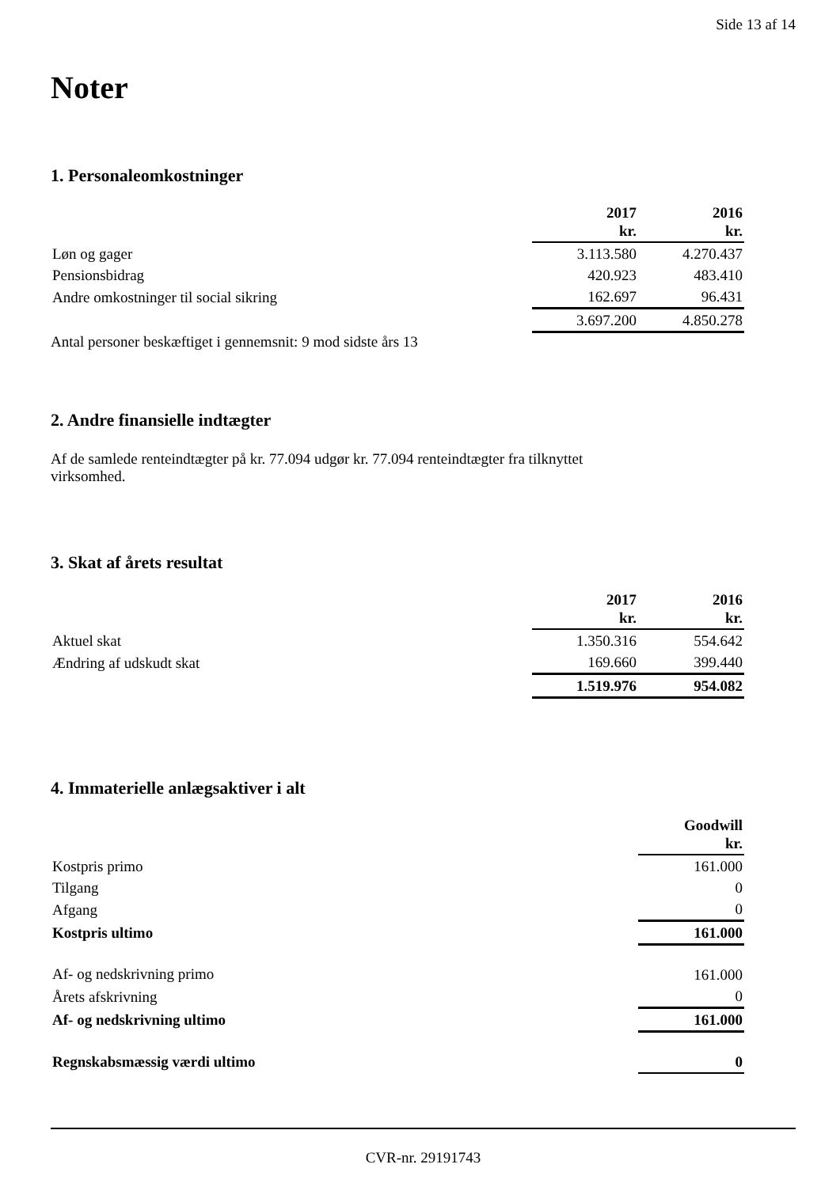Side 13 af 14
Noter
1. Personaleomkostninger
| | 2017 kr. | 2016 kr. |
| Løn og gager | 3.113.580 | 4.270.437 |
| Pensionsbidrag | 420.923 | 483.410 |
| Andre omkostninger til social sikring | 162.697 | 96.431 |
| | 3.697.200 | 4.850.278 |
Antal personer beskæftiget i gennemsnit: 9 mod sidste års 13
2. Andre finansielle indtægter
Af de samlede renteindtægter på kr. 77.094 udgør kr. 77.094 renteindtægter fra tilknyttet
virksomhed.
3. Skat af årets resultat
| | 2017 kr. | 2016 kr. |
| Aktuel skat | 1.350.316 | 554.642 |
| Ændring af udskudt skat | 169.660 | 399.440 |
| | 1.519.976 | 954.082 |
4. Immaterielle anlægsaktiver i alt
| | Goodwill kr. |
| Kostpris primo | 161.000 |
| Tilgang | 0 |
| Afgang | 0 |
| Kostpris ultimo | 161.000 |
| Af- og nedskrivning primo | 161.000 |
| Årets afskrivning | 0 |
| Af- og nedskrivning ultimo | 161.000 |
| Regnskabsmæssig værdi ultimo | 0 |
CVR-nr. 29191743